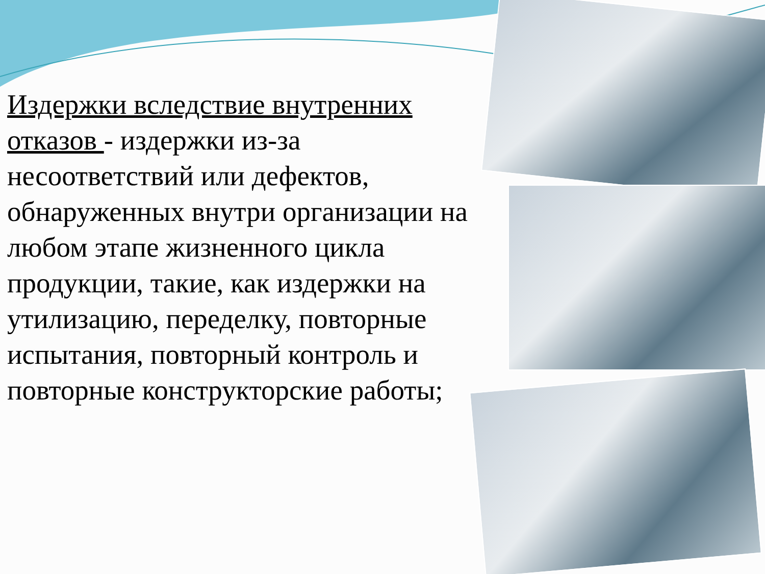Издержки вследствие внутренних отказов - издержки из-за несоответствий или дефектов, обнаруженных внутри организации на любом этапе жизненного цикла продукции, такие, как издержки на утилизацию, переделку, повторные испытания, повторный контроль и повторные конструкторские работы;